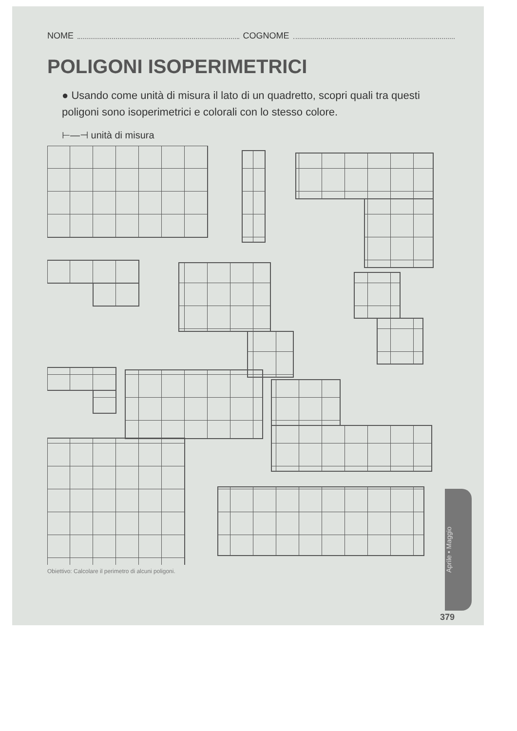NOME COGNOME
POLIGONI ISOPERIMETRICI
● Usando come unità di misura il lato di un quadretto, scopri quali tra questi poligoni sono isoperimetrici e colorali con lo stesso colore.
⊢—⊣ unità di misura
Obiettivo: Calcolare il perimetro di alcuni poligoni.
Aprile • Maggio
379